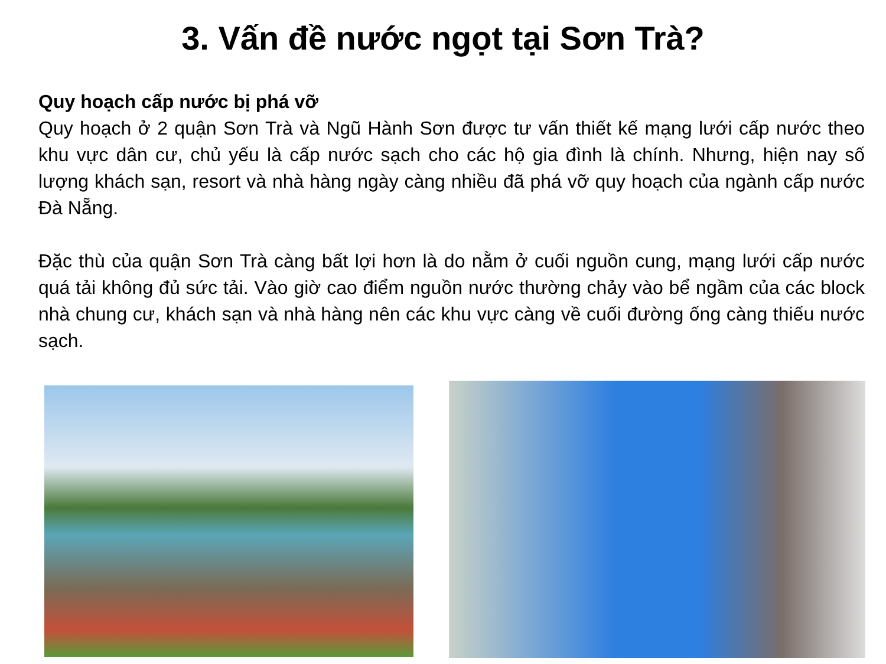3. Vấn đề nước ngọt tại Sơn Trà?
Quy hoạch cấp nước bị phá vỡ
Quy hoạch ở 2 quận Sơn Trà và Ngũ Hành Sơn được tư vấn thiết kế mạng lưới cấp nước theo khu vực dân cư, chủ yếu là cấp nước sạch cho các hộ gia đình là chính. Nhưng, hiện nay số lượng khách sạn, resort và nhà hàng ngày càng nhiều đã phá vỡ quy hoạch của ngành cấp nước Đà Nẵng.
Đặc thù của quận Sơn Trà càng bất lợi hơn là do nằm ở cuối nguồn cung, mạng lưới cấp nước quá tải không đủ sức tải. Vào giờ cao điểm nguồn nước thường chảy vào bể ngầm của các block nhà chung cư, khách sạn và nhà hàng nên các khu vực càng về cuối đường ống càng thiếu nước sạch.